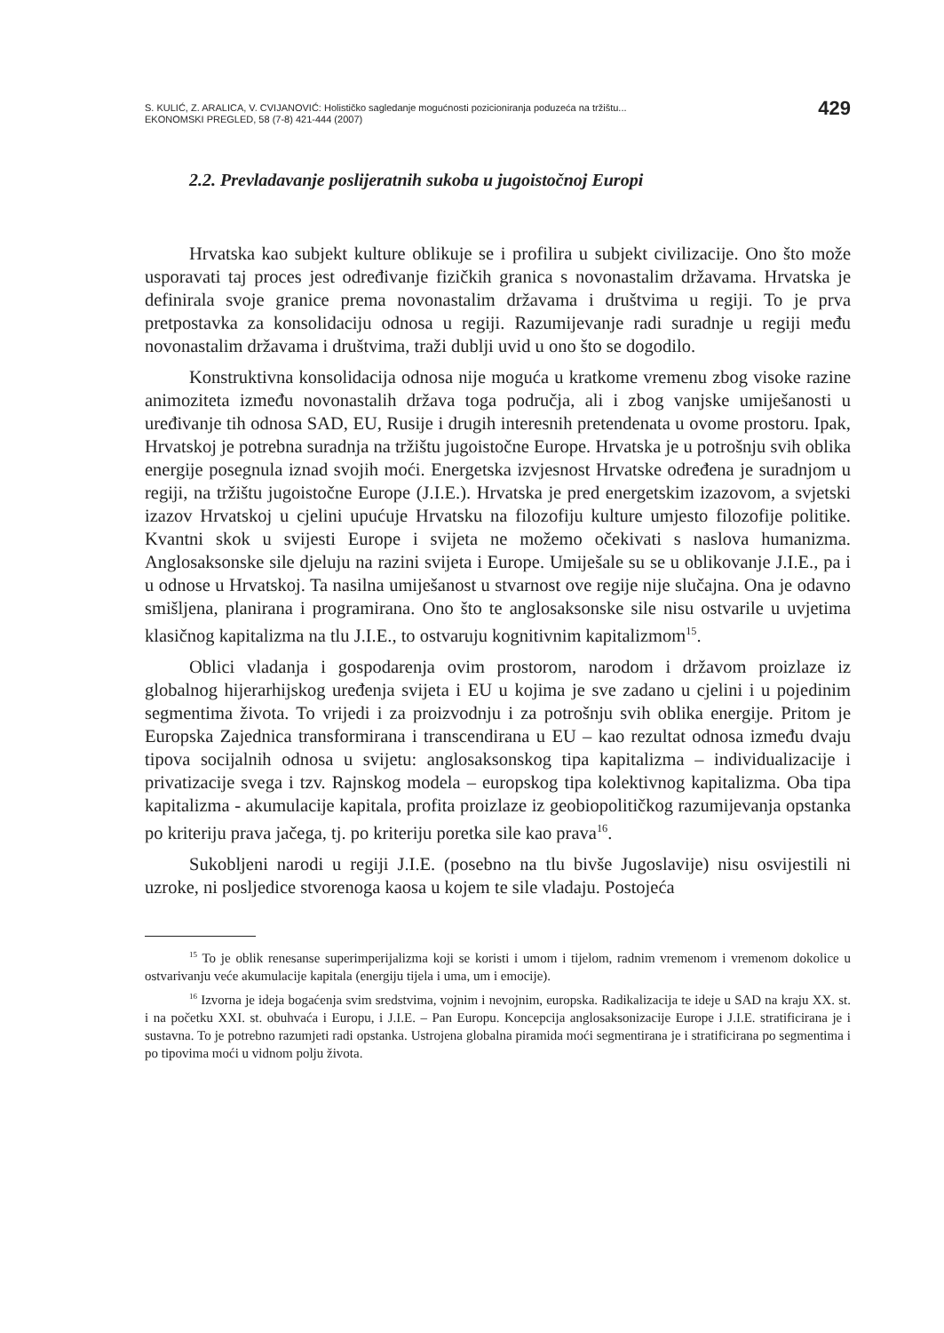S. KULIĆ, Z. ARALICA, V. CVIJANOVIĆ: Holističko sagledanje mogućnosti pozicioniranja poduzeća na tržištu...
EKONOMSKI PREGLED, 58 (7-8) 421-444 (2007)
429
2.2. Prevladavanje poslijeratnih sukoba u jugoistočnoj Europi
Hrvatska kao subjekt kulture oblikuje se i profilira u subjekt civilizacije. Ono što može usporavati taj proces jest određivanje fizičkih granica s novonastalim državama. Hrvatska je definirala svoje granice prema novonastalim državama i društvima u regiji. To je prva pretpostavka za konsolidaciju odnosa u regiji. Razumijevanje radi suradnje u regiji među novonastalim državama i društvima, traži dublji uvid u ono što se dogodilo.
Konstruktivna konsolidacija odnosa nije moguća u kratkome vremenu zbog visoke razine animoziteta između novonastalih država toga područja, ali i zbog vanjske umiješanosti u uređivanje tih odnosa SAD, EU, Rusije i drugih interesnih pretendenata u ovome prostoru. Ipak, Hrvatskoj je potrebna suradnja na tržištu jugoistočne Europe. Hrvatska je u potrošnju svih oblika energije posegnula iznad svojih moći. Energetska izvjesnost Hrvatske određena je suradnjom u regiji, na tržištu jugoistočne Europe (J.I.E.). Hrvatska je pred energetskim izazovom, a svjetski izazov Hrvatskoj u cjelini upućuje Hrvatsku na filozofiju kulture umjesto filozofije politike. Kvantni skok u svijesti Europe i svijeta ne možemo očekivati s naslova humanizma. Anglosaksonske sile djeluju na razini svijeta i Europe. Umiješale su se u oblikovanje J.I.E., pa i u odnose u Hrvatskoj. Ta nasilna umiješanost u stvarnost ove regije nije slučajna. Ona je odavno smišljena, planirana i programirana. Ono što te anglosaksonske sile nisu ostvarile u uvjetima klasičnog kapitalizma na tlu J.I.E., to ostvaruju kognitivnim kapitalizmom<sup>15</sup>.
Oblici vladanja i gospodarenja ovim prostorom, narodom i državom proizlaze iz globalnog hijerarhijskog uređenja svijeta i EU u kojima je sve zadano u cjelini i u pojedinim segmentima života. To vrijedi i za proizvodnju i za potrošnju svih oblika energije. Pritom je Europska Zajednica transformirana i transcendirana u EU – kao rezultat odnosa između dvaju tipova socijalnih odnosa u svijetu: anglosaksonskog tipa kapitalizma – individualizacije i privatizacije svega i tzv. Rajnskog modela – europskog tipa kolektivnog kapitalizma. Oba tipa kapitalizma - akumulacije kapitala, profita proizlaze iz geobiopolitičkog razumijevanja opstanka po kriteriju prava jačega, tj. po kriteriju poretka sile kao prava<sup>16</sup>.
Sukobljeni narodi u regiji J.I.E. (posebno na tlu bivše Jugoslavije) nisu osvijestili ni uzroke, ni posljedice stvorenoga kaosa u kojem te sile vladaju. Postojeća
<sup>15</sup> To je oblik renesanse superimperijalizma koji se koristi i umom i tijelom, radnim vremenom i vremenom dokolice u ostvarivanju veće akumulacije kapitala (energiju tijela i uma, um i emocije).
<sup>16</sup> Izvorna je ideja bogaćenja svim sredstvima, vojnim i nevojnim, europska. Radikalizacija te ideje u SAD na kraju XX. st. i na početku XXI. st. obuhvaća i Europu, i J.I.E. – Pan Europu. Koncepcija anglosaksonizacije Europe i J.I.E. stratificirana je i sustavna. To je potrebno razumjeti radi opstanka. Ustrojena globalna piramida moći segmentirana je i stratificirana po segmentima i po tipovima moći u vidnom polju života.